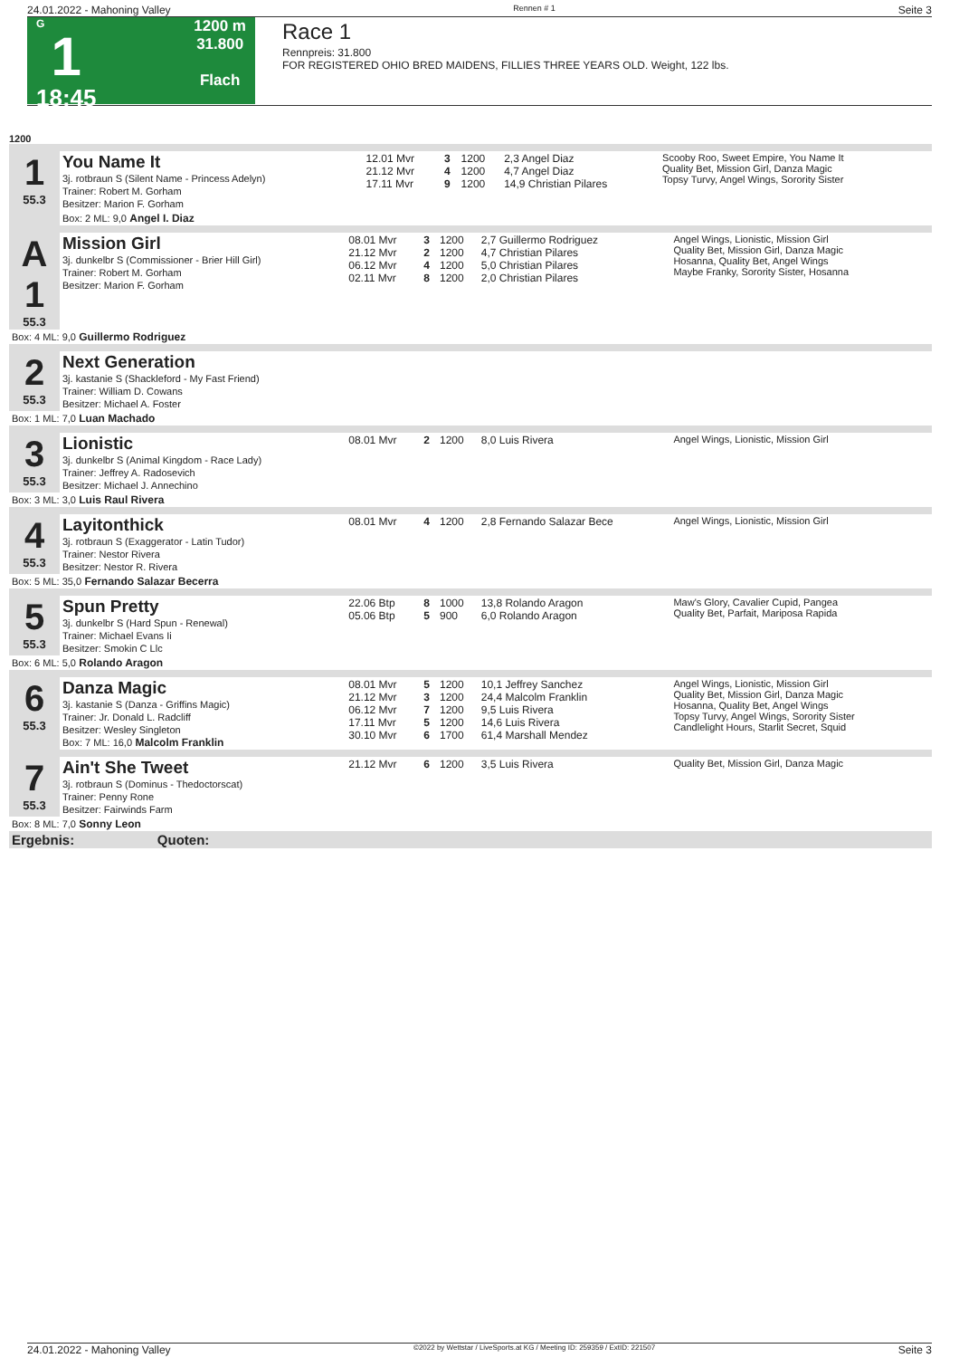24.01.2022 - Mahoning Valley Rennen # 1 Seite 3
G
1
18:45
1200 m
31.800
Flach
Race 1
Rennpreis: 31.800
FOR REGISTERED OHIO BRED MAIDENS, FILLIES THREE YEARS OLD. Weight, 122 lbs.
1200
| 1 55.3 | You Name It 3j. rotbraun S (Silent Name - Princess Adelyn) Trainer: Robert M. Gorham Besitzer: Marion F. Gorham | 12.01 Mvr 21.12 Mvr 17.11 Mvr | 3 4 9 | 1200 1200 1200 | 2,3 Angel Diaz 4,7 Angel Diaz 14,9 Christian Pilares | Scooby Roo, Sweet Empire, You Name It Quality Bet, Mission Girl, Danza Magic Topsy Turvy, Angel Wings, Sorority Sister |
| | Box: 2 ML: 9,0 Angel I. Diaz | | | | | |
| A 1 55.3 | Mission Girl 3j. dunkelbr S (Commissioner - Brier Hill Girl) Trainer: Robert M. Gorham Besitzer: Marion F. Gorham | 08.01 Mvr 21.12 Mvr 06.12 Mvr 02.11 Mvr | 3 2 4 8 | 1200 1200 1200 1200 | 2,7 Guillermo Rodriguez 4,7 Christian Pilares 5,0 Christian Pilares 2,0 Christian Pilares | Angel Wings, Lionistic, Mission Girl Quality Bet, Mission Girl, Danza Magic Hosanna, Quality Bet, Angel Wings Maybe Franky, Sorority Sister, Hosanna |
| Box: 4 ML: 9,0 Guillermo Rodriguez | | | | | | |
| 2 55.3 | Next Generation 3j. kastanie S (Shackleford - My Fast Friend) Trainer: William D. Cowans Besitzer: Michael A. Foster | | | | | |
| Box: 1 ML: 7,0 Luan Machado | | | | | | |
| 3 55.3 | Lionistic 3j. dunkelbr S (Animal Kingdom - Race Lady) Trainer: Jeffrey A. Radosevich Besitzer: Michael J. Annechino | 08.01 Mvr | 2 | 1200 | 8,0 Luis Rivera | Angel Wings, Lionistic, Mission Girl |
| Box: 3 ML: 3,0 Luis Raul Rivera | | | | | | |
| 4 55.3 | Layitonthick 3j. rotbraun S (Exaggerator - Latin Tudor) Trainer: Nestor Rivera Besitzer: Nestor R. Rivera | 08.01 Mvr | 4 | 1200 | 2,8 Fernando Salazar Bece | Angel Wings, Lionistic, Mission Girl |
| Box: 5 ML: 35,0 Fernando Salazar Becerra | | | | | | |
| 5 55.3 | Spun Pretty 3j. dunkelbr S (Hard Spun - Renewal) Trainer: Michael Evans Ii Besitzer: Smokin C Llc | 22.06 Btp 05.06 Btp | 8 5 | 1000 900 | 13,8 Rolando Aragon 6,0 Rolando Aragon | Maw's Glory, Cavalier Cupid, Pangea Quality Bet, Parfait, Mariposa Rapida |
| Box: 6 ML: 5,0 Rolando Aragon | | | | | | |
| 6 55.3 | Danza Magic 3j. kastanie S (Danza - Griffins Magic) Trainer: Jr. Donald L. Radcliff Besitzer: Wesley Singleton Box: 7 ML: 16,0 Malcolm Franklin | 08.01 Mvr 21.12 Mvr 06.12 Mvr 17.11 Mvr 30.10 Mvr | 5 3 7 5 6 | 1200 1200 1200 1200 1700 | 10,1 Jeffrey Sanchez 24,4 Malcolm Franklin 9,5 Luis Rivera 14,6 Luis Rivera 61,4 Marshall Mendez | Angel Wings, Lionistic, Mission Girl Quality Bet, Mission Girl, Danza Magic Hosanna, Quality Bet, Angel Wings Topsy Turvy, Angel Wings, Sorority Sister Candlelight Hours, Starlit Secret, Squid |
| 7 55.3 | Ain't She Tweet 3j. rotbraun S (Dominus - Thedoctorscat) Trainer: Penny Rone Besitzer: Fairwinds Farm | 21.12 Mvr | 6 | 1200 | 3,5 Luis Rivera | Quality Bet, Mission Girl, Danza Magic |
| Box: 8 ML: 7,0 Sonny Leon | | | | | | |
| Ergebnis: Quoten: | | | | | | |
24.01.2022 - Mahoning Valley ©2022 by Wettstar / LiveSports.at KG / Meeting ID: 259359 / ExtID: 221507 Seite 3